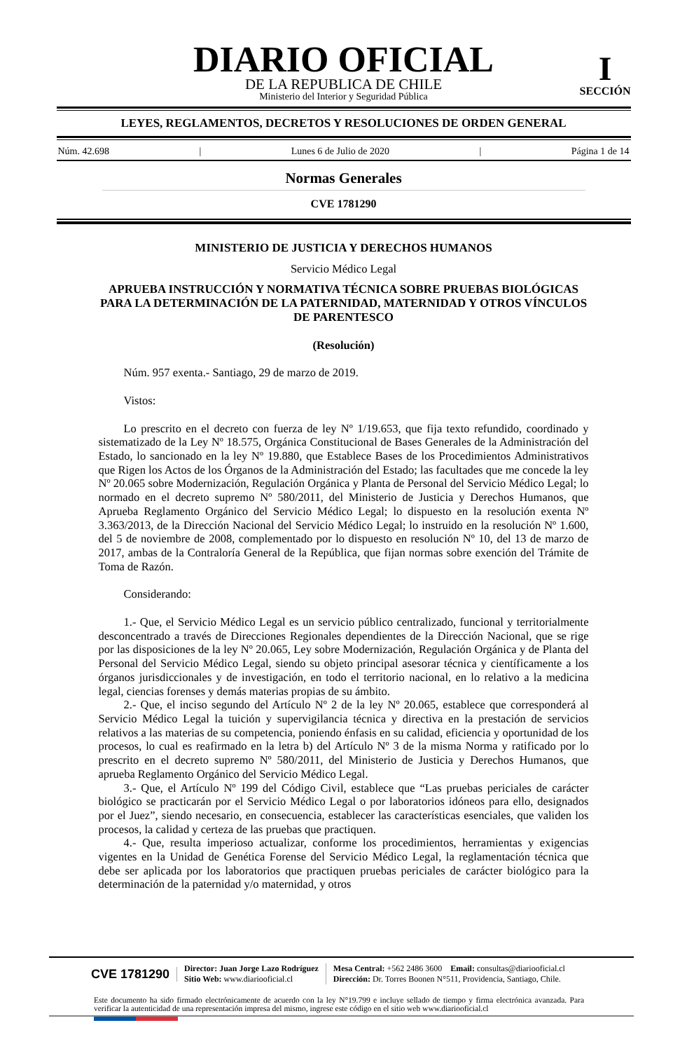DIARIO OFICIAL
DE LA REPUBLICA DE CHILE
Ministerio del Interior y Seguridad Pública
I
SECCIÓN
LEYES, REGLAMENTOS, DECRETOS Y RESOLUCIONES DE ORDEN GENERAL
Núm. 42.698 | Lunes 6 de Julio de 2020 | Página 1 de 14
Normas Generales
CVE 1781290
MINISTERIO DE JUSTICIA Y DERECHOS HUMANOS
Servicio Médico Legal
APRUEBA INSTRUCCIÓN Y NORMATIVA TÉCNICA SOBRE PRUEBAS BIOLÓGICAS PARA LA DETERMINACIÓN DE LA PATERNIDAD, MATERNIDAD Y OTROS VÍNCULOS DE PARENTESCO
(Resolución)
Núm. 957 exenta.- Santiago, 29 de marzo de 2019.
Vistos:
Lo prescrito en el decreto con fuerza de ley Nº 1/19.653, que fija texto refundido, coordinado y sistematizado de la Ley Nº 18.575, Orgánica Constitucional de Bases Generales de la Administración del Estado, lo sancionado en la ley Nº 19.880, que Establece Bases de los Procedimientos Administrativos que Rigen los Actos de los Órganos de la Administración del Estado; las facultades que me concede la ley Nº 20.065 sobre Modernización, Regulación Orgánica y Planta de Personal del Servicio Médico Legal; lo normado en el decreto supremo Nº 580/2011, del Ministerio de Justicia y Derechos Humanos, que Aprueba Reglamento Orgánico del Servicio Médico Legal; lo dispuesto en la resolución exenta Nº 3.363/2013, de la Dirección Nacional del Servicio Médico Legal; lo instruido en la resolución Nº 1.600, del 5 de noviembre de 2008, complementado por lo dispuesto en resolución Nº 10, del 13 de marzo de 2017, ambas de la Contraloría General de la República, que fijan normas sobre exención del Trámite de Toma de Razón.
Considerando:
1.- Que, el Servicio Médico Legal es un servicio público centralizado, funcional y territorialmente desconcentrado a través de Direcciones Regionales dependientes de la Dirección Nacional, que se rige por las disposiciones de la ley Nº 20.065, Ley sobre Modernización, Regulación Orgánica y de Planta del Personal del Servicio Médico Legal, siendo su objeto principal asesorar técnica y científicamente a los órganos jurisdiccionales y de investigación, en todo el territorio nacional, en lo relativo a la medicina legal, ciencias forenses y demás materias propias de su ámbito.
2.- Que, el inciso segundo del Artículo Nº 2 de la ley Nº 20.065, establece que corresponderá al Servicio Médico Legal la tuición y supervigilancia técnica y directiva en la prestación de servicios relativos a las materias de su competencia, poniendo énfasis en su calidad, eficiencia y oportunidad de los procesos, lo cual es reafirmado en la letra b) del Artículo Nº 3 de la misma Norma y ratificado por lo prescrito en el decreto supremo Nº 580/2011, del Ministerio de Justicia y Derechos Humanos, que aprueba Reglamento Orgánico del Servicio Médico Legal.
3.- Que, el Artículo Nº 199 del Código Civil, establece que “Las pruebas periciales de carácter biológico se practicarán por el Servicio Médico Legal o por laboratorios idóneos para ello, designados por el Juez”, siendo necesario, en consecuencia, establecer las características esenciales, que validen los procesos, la calidad y certeza de las pruebas que practiquen.
4.- Que, resulta imperioso actualizar, conforme los procedimientos, herramientas y exigencias vigentes en la Unidad de Genética Forense del Servicio Médico Legal, la reglamentación técnica que debe ser aplicada por los laboratorios que practiquen pruebas periciales de carácter biológico para la determinación de la paternidad y/o maternidad, y otros
CVE 1781290
Director: Juan Jorge Lazo Rodríguez
Sitio Web: www.diariooficial.cl
Mesa Central: +562 2486 3600 Email: consultas@diariooficial.cl
Dirección: Dr. Torres Boonen N°511, Providencia, Santiago, Chile.
Este documento ha sido firmado electrónicamente de acuerdo con la ley N°19.799 e incluye sellado de tiempo y firma electrónica avanzada. Para verificar la autenticidad de una representación impresa del mismo, ingrese este código en el sitio web www.diariooficial.cl